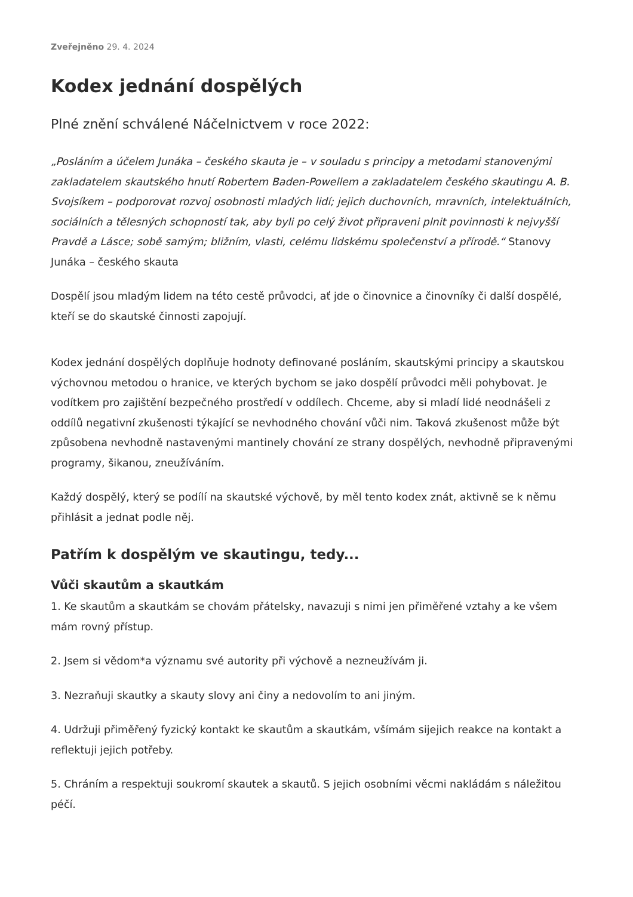Zveřejněno 29. 4. 2024
Kodex jednání dospělých
Plné znění schválené Náčelnictvem v roce 2022:
„Posláním a účelem Junáka – českého skauta je – v souladu s principy a metodami stanovenými zakladatelem skautského hnutí Robertem Baden-Powellem a zakladatelem českého skautingu A. B. Svojsíkem – podporovat rozvoj osobnosti mladých lidí; jejich duchovních, mravních, intelektuálních, sociálních a tělesných schopností tak, aby byli po celý život připraveni plnit povinnosti k nejvyšší Pravdě a Lásce; sobě samým; bližním, vlasti, celému lidskému společenství a přírodě.“ Stanovy Junáka – českého skauta
Dospělí jsou mladým lidem na této cestě průvodci, ať jde o činovnice a činovníky či další dospělé, kteří se do skautské činnosti zapojují.
Kodex jednání dospělých doplňuje hodnoty definované posláním, skautskými principy a skautskou výchovnou metodou o hranice, ve kterých bychom se jako dospělí průvodci měli pohybovat. Je vodítkem pro zajištění bezpečného prostředí v oddílech. Chceme, aby si mladí lidé neodnášeli z oddílů negativní zkušenosti týkající se nevhodného chování vůči nim. Taková zkušenost může být způsobena nevhodně nastavenými mantinely chování ze strany dospělých, nevhodně připravenými programy, šikanou, zneužíváním.
Každý dospělý, který se podílí na skautské výchově, by měl tento kodex znát, aktivně se k němu přihlásit a jednat podle něj.
Patřím k dospělým ve skautingu, tedy...
Vůči skautům a skautkám
1. Ke skautům a skautkám se chovám přátelsky, navazuji s nimi jen přiměřené vztahy a ke všem mám rovný přístup.
2. Jsem si vědom*a významu své autority při výchově a nezneužívám ji.
3. Nezraňuji skautky a skauty slovy ani činy a nedovolím to ani jiným.
4. Udržuji přiměřený fyzický kontakt ke skautům a skautkám, všímám sijejich reakce na kontakt a reflektuji jejich potřeby.
5. Chráním a respektuji soukromí skautek a skautů. S jejich osobními věcmi nakládám s náležitou péčí.